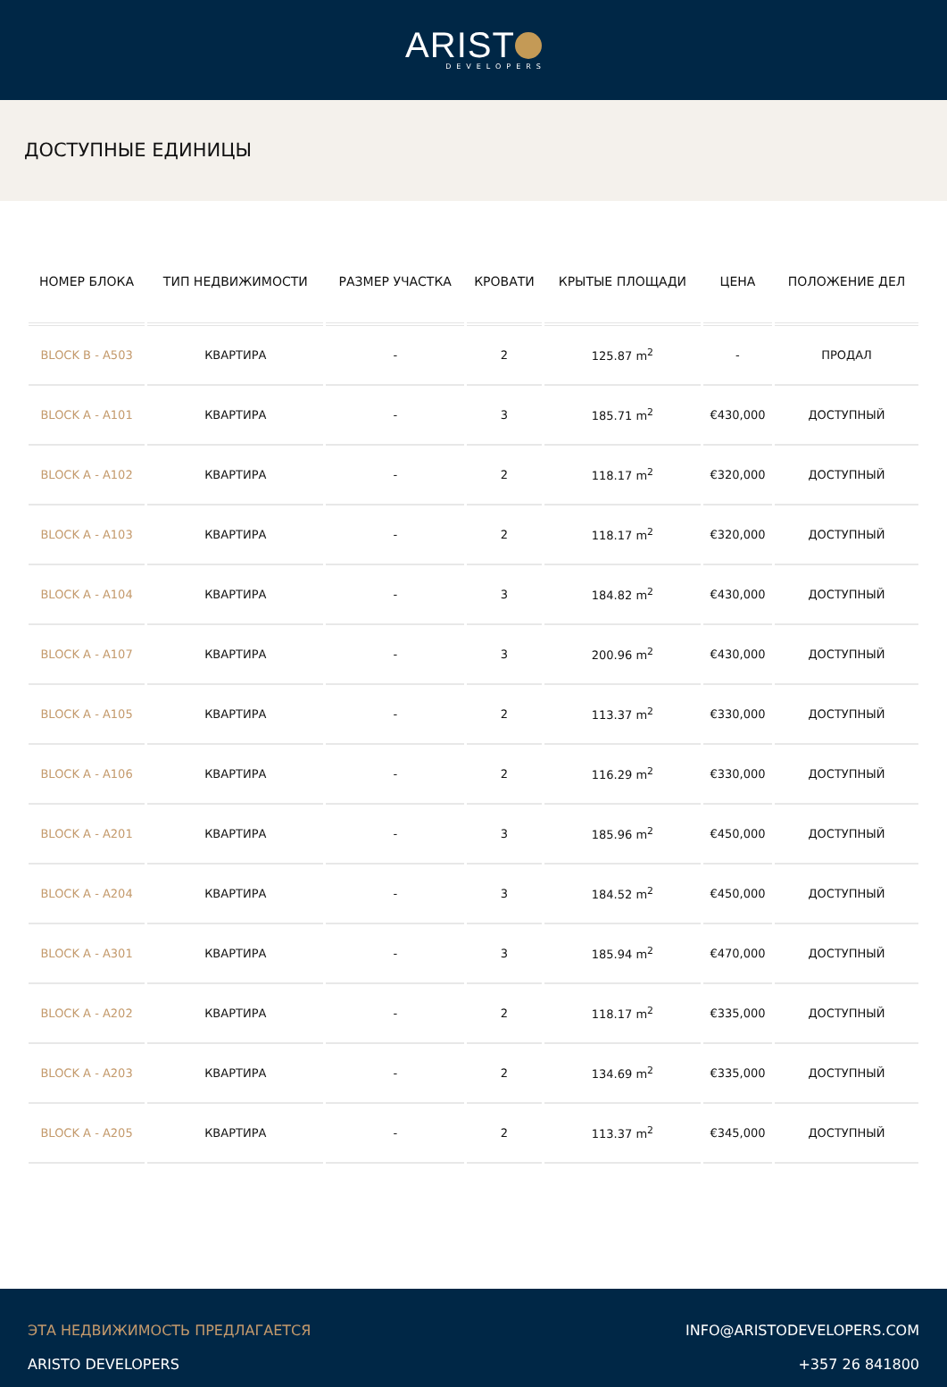ARIST
DEVELOPERS
ДОСТУПНЫЕ ЕДИНИЦЫ
| НОМЕР БЛОКА | ТИП НЕДВИЖИМОСТИ | РАЗМЕР УЧАСТКА | КРОВАТИ | КРЫТЫЕ ПЛОЩАДИ | ЦЕНА | ПОЛОЖЕНИЕ ДЕЛ |
| --- | --- | --- | --- | --- | --- | --- |
| BLOCK B - A503 | КВАРТИРА | - | 2 | 125.87 m<sup>2</sup> | - | ПРОДАЛ |
| BLOCK A - A101 | КВАРТИРА | - | 3 | 185.71 m<sup>2</sup> | €430,000 | ДОСТУПНЫЙ |
| BLOCK A - A102 | КВАРТИРА | - | 2 | 118.17 m<sup>2</sup> | €320,000 | ДОСТУПНЫЙ |
| BLOCK A - A103 | КВАРТИРА | - | 2 | 118.17 m<sup>2</sup> | €320,000 | ДОСТУПНЫЙ |
| BLOCK A - A104 | КВАРТИРА | - | 3 | 184.82 m<sup>2</sup> | €430,000 | ДОСТУПНЫЙ |
| BLOCK A - A107 | КВАРТИРА | - | 3 | 200.96 m<sup>2</sup> | €430,000 | ДОСТУПНЫЙ |
| BLOCK A - A105 | КВАРТИРА | - | 2 | 113.37 m<sup>2</sup> | €330,000 | ДОСТУПНЫЙ |
| BLOCK A - A106 | КВАРТИРА | - | 2 | 116.29 m<sup>2</sup> | €330,000 | ДОСТУПНЫЙ |
| BLOCK A - A201 | КВАРТИРА | - | 3 | 185.96 m<sup>2</sup> | €450,000 | ДОСТУПНЫЙ |
| BLOCK A - A204 | КВАРТИРА | - | 3 | 184.52 m<sup>2</sup> | €450,000 | ДОСТУПНЫЙ |
| BLOCK A - A301 | КВАРТИРА | - | 3 | 185.94 m<sup>2</sup> | €470,000 | ДОСТУПНЫЙ |
| BLOCK A - A202 | КВАРТИРА | - | 2 | 118.17 m<sup>2</sup> | €335,000 | ДОСТУПНЫЙ |
| BLOCK A - A203 | КВАРТИРА | - | 2 | 134.69 m<sup>2</sup> | €335,000 | ДОСТУПНЫЙ |
| BLOCK A - A205 | КВАРТИРА | - | 2 | 113.37 m<sup>2</sup> | €345,000 | ДОСТУПНЫЙ |
ЭТА НЕДВИЖИМОСТЬ ПРЕДЛАГАЕТСЯ
ARISTO DEVELOPERS
INFO@ARISTODEVELOPERS.COM
+357 26 841800